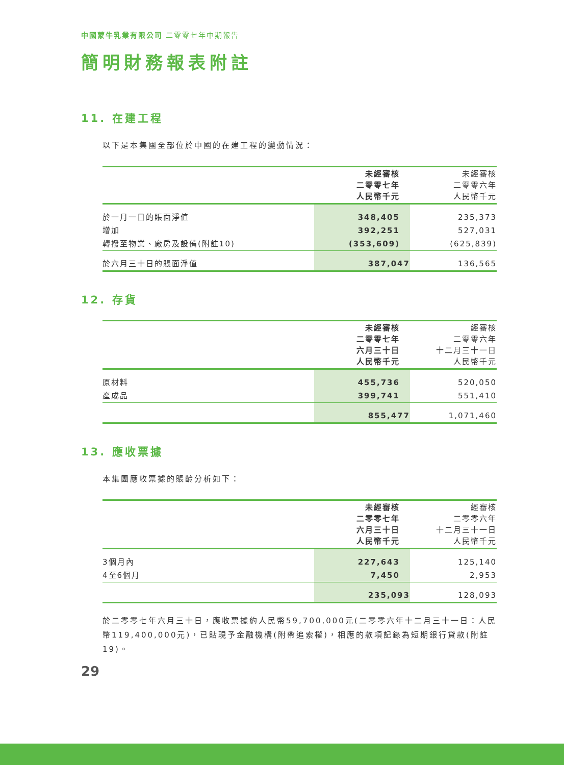中國蒙牛乳業有限公司 二零零七年中期報告
簡明財務報表附註
11. 在建工程
以下是本集團全部位於中國的在建工程的變動情況：
| | 未經審核 二零零七年 人民幣千元 | 未經審核 二零零六年 人民幣千元 |
| --- | --- | --- |
| 於一月一日的賬面淨值 | 348,405 | 235,373 |
| 增加 | 392,251 | 527,031 |
| 轉撥至物業、廠房及設備(附註10) | (353,609) | (625,839) |
| 於六月三十日的賬面淨值 | 387,047 | 136,565 |
12. 存貨
| | 未經審核 二零零七年 六月三十日 人民幣千元 | 經審核 二零零六年 十二月三十一日 人民幣千元 |
| --- | --- | --- |
| 原材料 | 455,736 | 520,050 |
| 產成品 | 399,741 | 551,410 |
| | 855,477 | 1,071,460 |
13. 應收票據
本集團應收票據的賬齡分析如下：
| | 未經審核 二零零七年 六月三十日 人民幣千元 | 經審核 二零零六年 十二月三十一日 人民幣千元 |
| --- | --- | --- |
| 3個月內 | 227,643 | 125,140 |
| 4至6個月 | 7,450 | 2,953 |
| | 235,093 | 128,093 |
於二零零七年六月三十日，應收票據約人民幣59,700,000元(二零零六年十二月三十一日：人民幣119,400,000元)，已貼現予金融機構(附帶追索權)，相應的款項記錄為短期銀行貸款(附註19)。
29